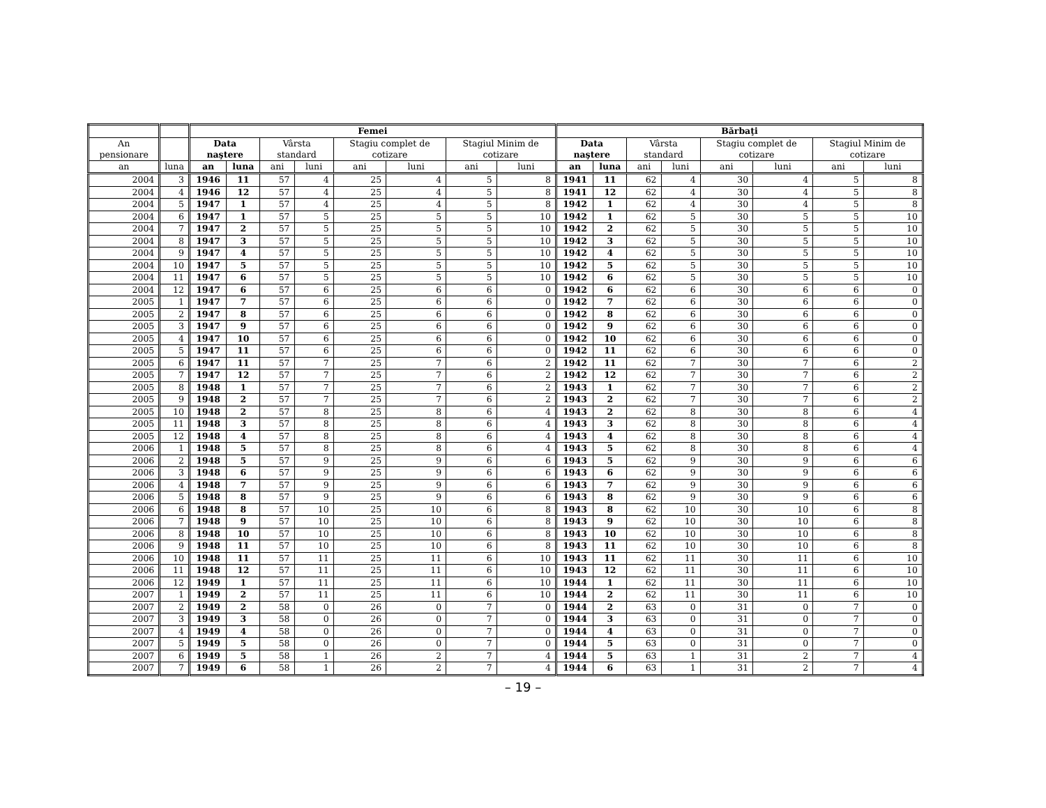| | | Femei | | | | | | | | Bărbaţi | | | | | | | |
| --- | --- | --- | --- | --- | --- | --- | --- | --- | --- | --- | --- | --- | --- | --- | --- | --- | --- |
| An pensionare | | Data naştere | | Vârsta standard | | Stagiu complet de cotizare | | Stagiul Minim de cotizare | | Data naştere | | Vârsta standard | | Stagiu complet de cotizare | | Stagiul Minim de cotizare | |
| an | luna | an | luna | ani | luni | ani | luni | ani | luni | an | luna | ani | luni | ani | luni | ani | luni |
| 2004 | 3 | 1946 | 11 | 57 | 4 | 25 | 4 | 5 | 8 | 1941 | 11 | 62 | 4 | 30 | 4 | 5 | 8 |
| 2004 | 4 | 1946 | 12 | 57 | 4 | 25 | 4 | 5 | 8 | 1941 | 12 | 62 | 4 | 30 | 4 | 5 | 8 |
| 2004 | 5 | 1947 | 1 | 57 | 4 | 25 | 4 | 5 | 8 | 1942 | 1 | 62 | 4 | 30 | 4 | 5 | 8 |
| 2004 | 6 | 1947 | 1 | 57 | 5 | 25 | 5 | 5 | 10 | 1942 | 1 | 62 | 5 | 30 | 5 | 5 | 10 |
| 2004 | 7 | 1947 | 2 | 57 | 5 | 25 | 5 | 5 | 10 | 1942 | 2 | 62 | 5 | 30 | 5 | 5 | 10 |
| 2004 | 8 | 1947 | 3 | 57 | 5 | 25 | 5 | 5 | 10 | 1942 | 3 | 62 | 5 | 30 | 5 | 5 | 10 |
| 2004 | 9 | 1947 | 4 | 57 | 5 | 25 | 5 | 5 | 10 | 1942 | 4 | 62 | 5 | 30 | 5 | 5 | 10 |
| 2004 | 10 | 1947 | 5 | 57 | 5 | 25 | 5 | 5 | 10 | 1942 | 5 | 62 | 5 | 30 | 5 | 5 | 10 |
| 2004 | 11 | 1947 | 6 | 57 | 5 | 25 | 5 | 5 | 10 | 1942 | 6 | 62 | 5 | 30 | 5 | 5 | 10 |
| 2004 | 12 | 1947 | 6 | 57 | 6 | 25 | 6 | 6 | 0 | 1942 | 6 | 62 | 6 | 30 | 6 | 6 | 0 |
| 2005 | 1 | 1947 | 7 | 57 | 6 | 25 | 6 | 6 | 0 | 1942 | 7 | 62 | 6 | 30 | 6 | 6 | 0 |
| 2005 | 2 | 1947 | 8 | 57 | 6 | 25 | 6 | 6 | 0 | 1942 | 8 | 62 | 6 | 30 | 6 | 6 | 0 |
| 2005 | 3 | 1947 | 9 | 57 | 6 | 25 | 6 | 6 | 0 | 1942 | 9 | 62 | 6 | 30 | 6 | 6 | 0 |
| 2005 | 4 | 1947 | 10 | 57 | 6 | 25 | 6 | 6 | 0 | 1942 | 10 | 62 | 6 | 30 | 6 | 6 | 0 |
| 2005 | 5 | 1947 | 11 | 57 | 6 | 25 | 6 | 6 | 0 | 1942 | 11 | 62 | 6 | 30 | 6 | 6 | 0 |
| 2005 | 6 | 1947 | 11 | 57 | 7 | 25 | 7 | 6 | 2 | 1942 | 11 | 62 | 7 | 30 | 7 | 6 | 2 |
| 2005 | 7 | 1947 | 12 | 57 | 7 | 25 | 7 | 6 | 2 | 1942 | 12 | 62 | 7 | 30 | 7 | 6 | 2 |
| 2005 | 8 | 1948 | 1 | 57 | 7 | 25 | 7 | 6 | 2 | 1943 | 1 | 62 | 7 | 30 | 7 | 6 | 2 |
| 2005 | 9 | 1948 | 2 | 57 | 7 | 25 | 7 | 6 | 2 | 1943 | 2 | 62 | 7 | 30 | 7 | 6 | 2 |
| 2005 | 10 | 1948 | 2 | 57 | 8 | 25 | 8 | 6 | 4 | 1943 | 2 | 62 | 8 | 30 | 8 | 6 | 4 |
| 2005 | 11 | 1948 | 3 | 57 | 8 | 25 | 8 | 6 | 4 | 1943 | 3 | 62 | 8 | 30 | 8 | 6 | 4 |
| 2005 | 12 | 1948 | 4 | 57 | 8 | 25 | 8 | 6 | 4 | 1943 | 4 | 62 | 8 | 30 | 8 | 6 | 4 |
| 2006 | 1 | 1948 | 5 | 57 | 8 | 25 | 8 | 6 | 4 | 1943 | 5 | 62 | 8 | 30 | 8 | 6 | 4 |
| 2006 | 2 | 1948 | 5 | 57 | 9 | 25 | 9 | 6 | 6 | 1943 | 5 | 62 | 9 | 30 | 9 | 6 | 6 |
| 2006 | 3 | 1948 | 6 | 57 | 9 | 25 | 9 | 6 | 6 | 1943 | 6 | 62 | 9 | 30 | 9 | 6 | 6 |
| 2006 | 4 | 1948 | 7 | 57 | 9 | 25 | 9 | 6 | 6 | 1943 | 7 | 62 | 9 | 30 | 9 | 6 | 6 |
| 2006 | 5 | 1948 | 8 | 57 | 9 | 25 | 9 | 6 | 6 | 1943 | 8 | 62 | 9 | 30 | 9 | 6 | 6 |
| 2006 | 6 | 1948 | 8 | 57 | 10 | 25 | 10 | 6 | 8 | 1943 | 8 | 62 | 10 | 30 | 10 | 6 | 8 |
| 2006 | 7 | 1948 | 9 | 57 | 10 | 25 | 10 | 6 | 8 | 1943 | 9 | 62 | 10 | 30 | 10 | 6 | 8 |
| 2006 | 8 | 1948 | 10 | 57 | 10 | 25 | 10 | 6 | 8 | 1943 | 10 | 62 | 10 | 30 | 10 | 6 | 8 |
| 2006 | 9 | 1948 | 11 | 57 | 10 | 25 | 10 | 6 | 8 | 1943 | 11 | 62 | 10 | 30 | 10 | 6 | 8 |
| 2006 | 10 | 1948 | 11 | 57 | 11 | 25 | 11 | 6 | 10 | 1943 | 11 | 62 | 11 | 30 | 11 | 6 | 10 |
| 2006 | 11 | 1948 | 12 | 57 | 11 | 25 | 11 | 6 | 10 | 1943 | 12 | 62 | 11 | 30 | 11 | 6 | 10 |
| 2006 | 12 | 1949 | 1 | 57 | 11 | 25 | 11 | 6 | 10 | 1944 | 1 | 62 | 11 | 30 | 11 | 6 | 10 |
| 2007 | 1 | 1949 | 2 | 57 | 11 | 25 | 11 | 6 | 10 | 1944 | 2 | 62 | 11 | 30 | 11 | 6 | 10 |
| 2007 | 2 | 1949 | 2 | 58 | 0 | 26 | 0 | 7 | 0 | 1944 | 2 | 63 | 0 | 31 | 0 | 7 | 0 |
| 2007 | 3 | 1949 | 3 | 58 | 0 | 26 | 0 | 7 | 0 | 1944 | 3 | 63 | 0 | 31 | 0 | 7 | 0 |
| 2007 | 4 | 1949 | 4 | 58 | 0 | 26 | 0 | 7 | 0 | 1944 | 4 | 63 | 0 | 31 | 0 | 7 | 0 |
| 2007 | 5 | 1949 | 5 | 58 | 0 | 26 | 0 | 7 | 0 | 1944 | 5 | 63 | 0 | 31 | 0 | 7 | 0 |
| 2007 | 6 | 1949 | 5 | 58 | 1 | 26 | 2 | 7 | 4 | 1944 | 5 | 63 | 1 | 31 | 2 | 7 | 4 |
| 2007 | 7 | 1949 | 6 | 58 | 1 | 26 | 2 | 7 | 4 | 1944 | 6 | 63 | 1 | 31 | 2 | 7 | 4 |
– 19 –